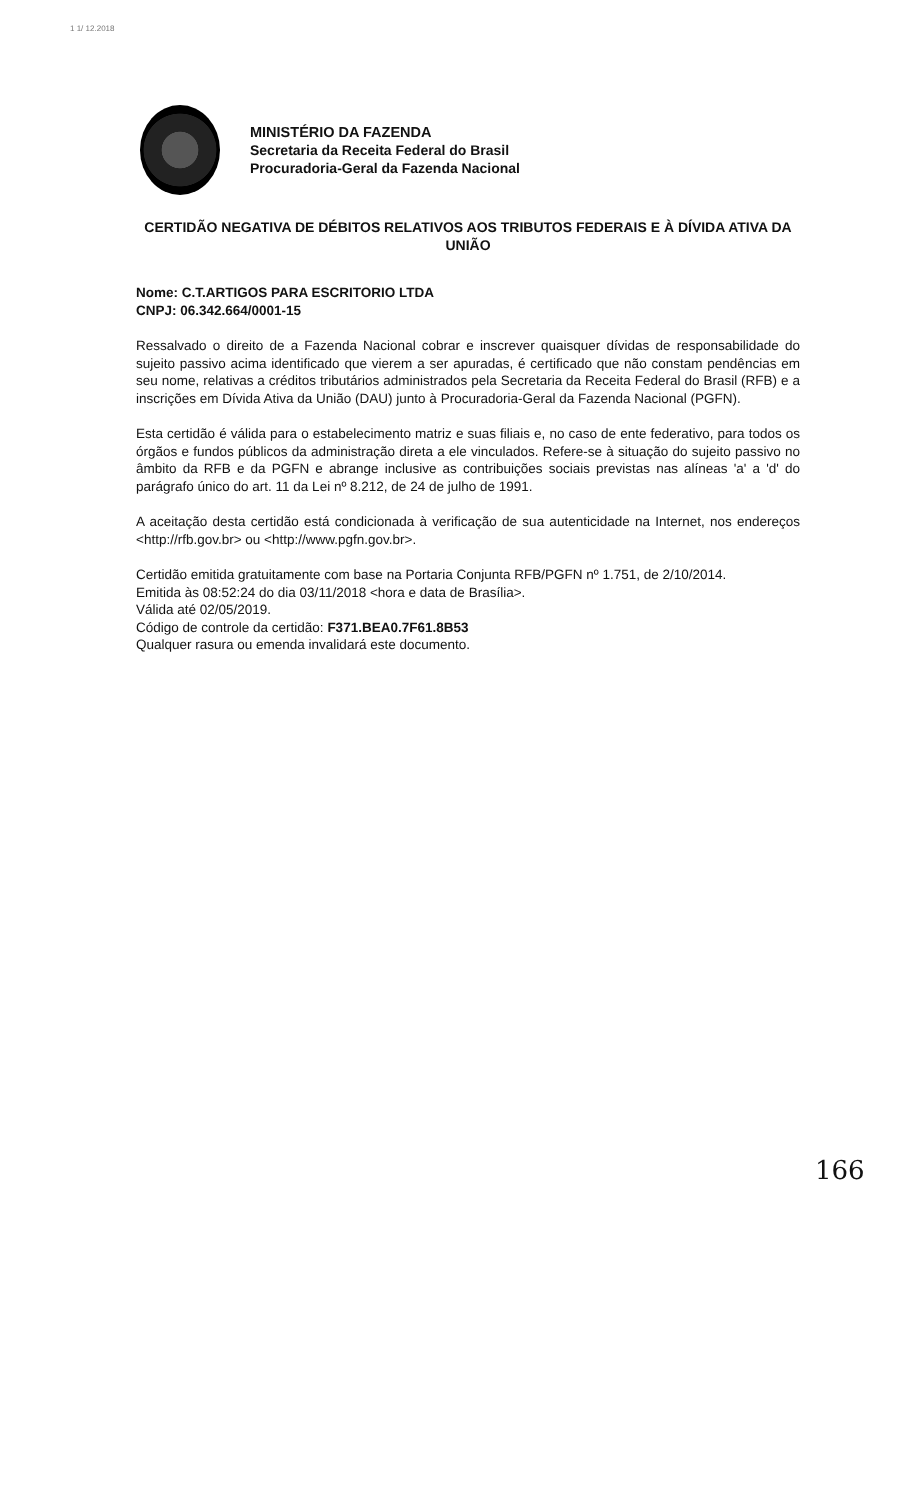1 1/ 12.2018
MINISTÉRIO DA FAZENDA
Secretaria da Receita Federal do Brasil
Procuradoria-Geral da Fazenda Nacional
CERTIDÃO NEGATIVA DE DÉBITOS RELATIVOS AOS TRIBUTOS FEDERAIS E À DÍVIDA ATIVA DA UNIÃO
Nome: C.T.ARTIGOS PARA ESCRITORIO LTDA
CNPJ: 06.342.664/0001-15
Ressalvado o direito de a Fazenda Nacional cobrar e inscrever quaisquer dívidas de responsabilidade do sujeito passivo acima identificado que vierem a ser apuradas, é certificado que não constam pendências em seu nome, relativas a créditos tributários administrados pela Secretaria da Receita Federal do Brasil (RFB) e a inscrições em Dívida Ativa da União (DAU) junto à Procuradoria-Geral da Fazenda Nacional (PGFN).
Esta certidão é válida para o estabelecimento matriz e suas filiais e, no caso de ente federativo, para todos os órgãos e fundos públicos da administração direta a ele vinculados. Refere-se à situação do sujeito passivo no âmbito da RFB e da PGFN e abrange inclusive as contribuições sociais previstas nas alíneas 'a' a 'd' do parágrafo único do art. 11 da Lei nº 8.212, de 24 de julho de 1991.
A aceitação desta certidão está condicionada à verificação de sua autenticidade na Internet, nos endereços <http://rfb.gov.br> ou <http://www.pgfn.gov.br>.
Certidão emitida gratuitamente com base na Portaria Conjunta RFB/PGFN nº 1.751, de 2/10/2014.
Emitida às 08:52:24 do dia 03/11/2018 <hora e data de Brasília>.
Válida até 02/05/2019.
Código de controle da certidão: F371.BEA0.7F61.8B53
Qualquer rasura ou emenda invalidará este documento.
166